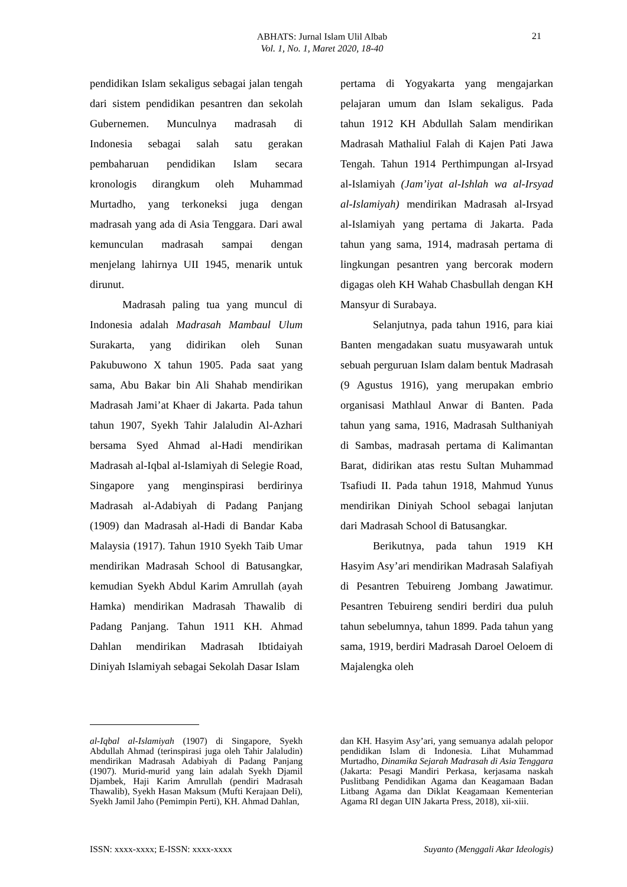ABHATS: Jurnal Islam Ulil Albab
Vol. 1, No. 1, Maret 2020, 18-40
21
pendidikan Islam sekaligus sebagai jalan tengah dari sistem pendidikan pesantren dan sekolah Gubernemen. Munculnya madrasah di Indonesia sebagai salah satu gerakan pembaharuan pendidikan Islam secara kronologis dirangkum oleh Muhammad Murtadho, yang terkoneksi juga dengan madrasah yang ada di Asia Tenggara. Dari awal kemunculan madrasah sampai dengan menjelang lahirnya UII 1945, menarik untuk dirunut.
Madrasah paling tua yang muncul di Indonesia adalah Madrasah Mambaul Ulum Surakarta, yang didirikan oleh Sunan Pakubuwono X tahun 1905. Pada saat yang sama, Abu Bakar bin Ali Shahab mendirikan Madrasah Jami’at Khaer di Jakarta. Pada tahun tahun 1907, Syekh Tahir Jalaludin Al-Azhari bersama Syed Ahmad al-Hadi mendirikan Madrasah al-Iqbal al-Islamiyah di Selegie Road, Singapore yang menginspirasi berdirinya Madrasah al-Adabiyah di Padang Panjang (1909) dan Madrasah al-Hadi di Bandar Kaba Malaysia (1917). Tahun 1910 Syekh Taib Umar mendirikan Madrasah School di Batusangkar, kemudian Syekh Abdul Karim Amrullah (ayah Hamka) mendirikan Madrasah Thawalib di Padang Panjang. Tahun 1911 KH. Ahmad Dahlan mendirikan Madrasah Ibtidaiyah Diniyah Islamiyah sebagai Sekolah Dasar Islam
pertama di Yogyakarta yang mengajarkan pelajaran umum dan Islam sekaligus. Pada tahun 1912 KH Abdullah Salam mendirikan Madrasah Mathaliul Falah di Kajen Pati Jawa Tengah. Tahun 1914 Perthimpungan al-Irsyad al-Islamiyah (Jam’iyat al-Ishlah wa al-Irsyad al-Islamiyah) mendirikan Madrasah al-Irsyad al-Islamiyah yang pertama di Jakarta. Pada tahun yang sama, 1914, madrasah pertama di lingkungan pesantren yang bercorak modern digagas oleh KH Wahab Chasbullah dengan KH Mansyur di Surabaya.
Selanjutnya, pada tahun 1916, para kiai Banten mengadakan suatu musyawarah untuk sebuah perguruan Islam dalam bentuk Madrasah (9 Agustus 1916), yang merupakan embrio organisasi Mathlaul Anwar di Banten. Pada tahun yang sama, 1916, Madrasah Sulthaniyah di Sambas, madrasah pertama di Kalimantan Barat, didirikan atas restu Sultan Muhammad Tsafiudi II. Pada tahun 1918, Mahmud Yunus mendirikan Diniyah School sebagai lanjutan dari Madrasah School di Batusangkar.
Berikutnya, pada tahun 1919 KH Hasyim Asy’ari mendirikan Madrasah Salafiyah di Pesantren Tebuireng Jombang Jawatimur. Pesantren Tebuireng sendiri berdiri dua puluh tahun sebelumnya, tahun 1899. Pada tahun yang sama, 1919, berdiri Madrasah Daroel Oeloem di Majalengka oleh
al-Iqbal al-Islamiyah (1907) di Singapore, Syekh Abdullah Ahmad (terinspirasi juga oleh Tahir Jalaludin) mendirikan Madrasah Adabiyah di Padang Panjang (1907). Murid-murid yang lain adalah Syekh Djamil Djambek, Haji Karim Amrullah (pendiri Madrasah Thawalib), Syekh Hasan Maksum (Mufti Kerajaan Deli), Syekh Jamil Jaho (Pemimpin Perti), KH. Ahmad Dahlan,
dan KH. Hasyim Asy’ari, yang semuanya adalah pelopor pendidikan Islam di Indonesia. Lihat Muhammad Murtadho, Dinamika Sejarah Madrasah di Asia Tenggara (Jakarta: Pesagi Mandiri Perkasa, kerjasama naskah Puslitbang Pendidikan Agama dan Keagamaan Badan Litbang Agama dan Diklat Keagamaan Kementerian Agama RI degan UIN Jakarta Press, 2018), xii-xiii.
ISSN: xxxx-xxxx; E-ISSN: xxxx-xxxx Suyanto (Menggali Akar Ideologis)